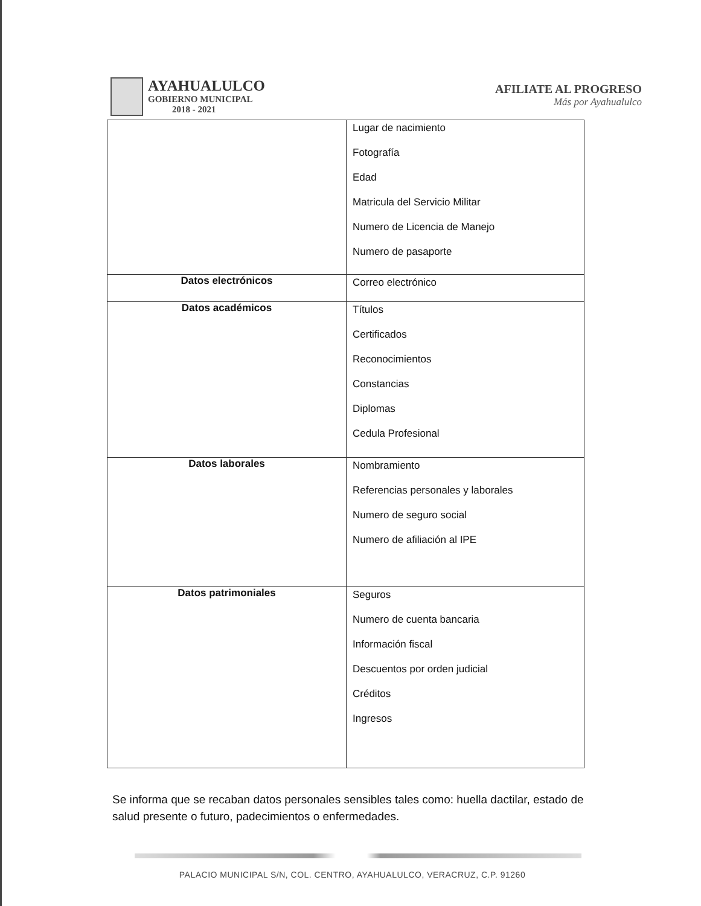AYAHUALULCO
GOBIERNO MUNICIPAL
2018 - 2021
AFILIATE AL PROGRESO
Más por Ayahualulco
| | Lugar de nacimiento Fotografía Edad Matricula del Servicio Militar Numero de Licencia de Manejo Numero de pasaporte |
| Datos electrónicos | Correo electrónico |
| Datos académicos | Títulos Certificados Reconocimientos Constancias Diplomas Cedula Profesional |
| Datos laborales | Nombramiento Referencias personales y laborales Numero de seguro social Numero de afiliación al IPE |
| Datos patrimoniales | Seguros Numero de cuenta bancaria Información fiscal Descuentos por orden judicial Créditos Ingresos |
Se informa que se recaban datos personales sensibles tales como: huella dactilar, estado de salud presente o futuro, padecimientos o enfermedades.
PALACIO MUNICIPAL S/N, COL. CENTRO, AYAHUALULCO, VERACRUZ, C.P. 91260